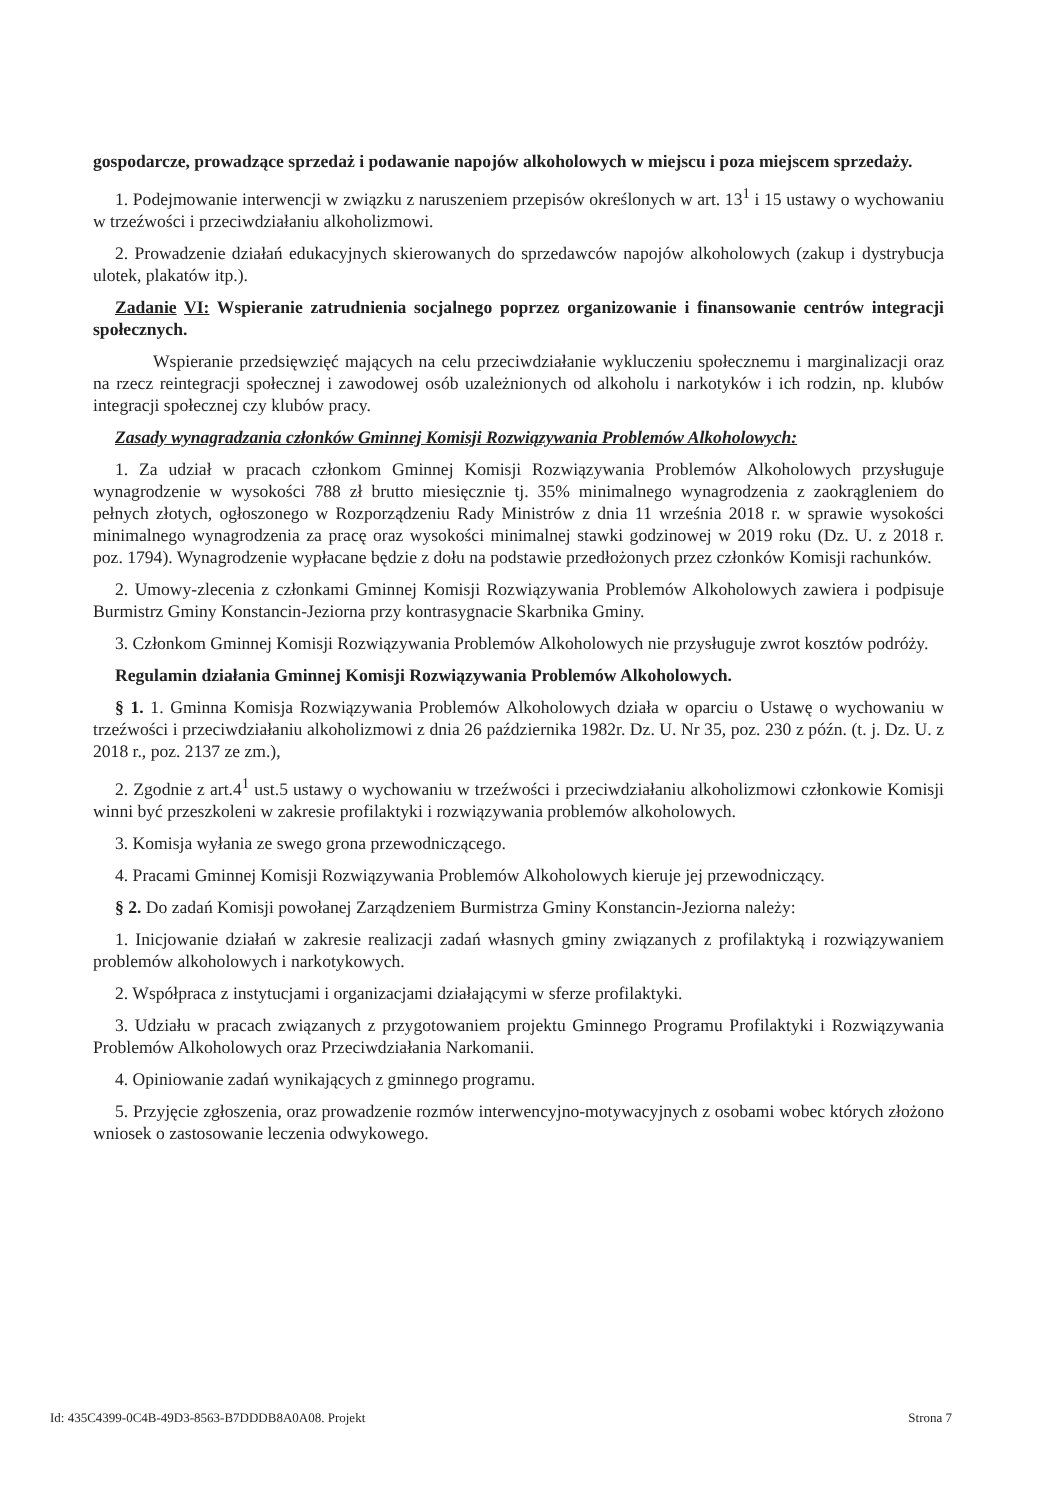gospodarcze, prowadzące sprzedaż i podawanie napojów alkoholowych w miejscu i poza miejscem sprzedaży.
1. Podejmowanie interwencji w związku z naruszeniem przepisów określonych w art. 13<sup>1</sup> i 15 ustawy o wychowaniu w trzeźwości i przeciwdziałaniu alkoholizmowi.
2. Prowadzenie działań edukacyjnych skierowanych do sprzedawców napojów alkoholowych (zakup i dystrybucja ulotek, plakatów itp.).
Zadanie VI: Wspieranie zatrudnienia socjalnego poprzez organizowanie i finansowanie centrów integracji społecznych.
Wspieranie przedsięwzięć mających na celu przeciwdziałanie wykluczeniu społecznemu i marginalizacji oraz na rzecz reintegracji społecznej i zawodowej osób uzależnionych od alkoholu i narkotyków i ich rodzin, np. klubów integracji społecznej czy klubów pracy.
Zasady wynagradzania członków Gminnej Komisji Rozwiązywania Problemów Alkoholowych:
1. Za udział w pracach członkom Gminnej Komisji Rozwiązywania Problemów Alkoholowych przysługuje wynagrodzenie w wysokości 788 zł brutto miesięcznie tj. 35% minimalnego wynagrodzenia z zaokrągleniem do pełnych złotych, ogłoszonego w Rozporządzeniu Rady Ministrów z dnia 11 września 2018 r. w sprawie wysokości minimalnego wynagrodzenia za pracę oraz wysokości minimalnej stawki godzinowej w 2019 roku (Dz. U. z 2018 r. poz. 1794). Wynagrodzenie wypłacane będzie z dołu na podstawie przedłożonych przez członków Komisji rachunków.
2. Umowy-zlecenia z członkami Gminnej Komisji Rozwiązywania Problemów Alkoholowych zawiera i podpisuje Burmistrz Gminy Konstancin-Jeziorna przy kontrasygnacie Skarbnika Gminy.
3. Członkom Gminnej Komisji Rozwiązywania Problemów Alkoholowych nie przysługuje zwrot kosztów podróży.
Regulamin działania Gminnej Komisji Rozwiązywania Problemów Alkoholowych.
§ 1. 1. Gminna Komisja Rozwiązywania Problemów Alkoholowych działa w oparciu o Ustawę o wychowaniu w trzeźwości i przeciwdziałaniu alkoholizmowi z dnia 26 października 1982r. Dz. U. Nr 35, poz. 230 z późn. (t. j. Dz. U. z 2018 r., poz. 2137 ze zm.),
2. Zgodnie z art.4<sup>1</sup> ust.5 ustawy o wychowaniu w trzeźwości i przeciwdziałaniu alkoholizmowi członkowie Komisji winni być przeszkoleni w zakresie profilaktyki i rozwiązywania problemów alkoholowych.
3. Komisja wyłania ze swego grona przewodniczącego.
4. Pracami Gminnej Komisji Rozwiązywania Problemów Alkoholowych kieruje jej przewodniczący.
§ 2. Do zadań Komisji powołanej Zarządzeniem Burmistrza Gminy Konstancin-Jeziorna należy:
1. Inicjowanie działań w zakresie realizacji zadań własnych gminy związanych z profilaktyką i rozwiązywaniem problemów alkoholowych i narkotykowych.
2. Współpraca z instytucjami i organizacjami działającymi w sferze profilaktyki.
3. Udziału w pracach związanych z przygotowaniem projektu Gminnego Programu Profilaktyki i Rozwiązywania Problemów Alkoholowych oraz Przeciwdziałania Narkomanii.
4. Opiniowanie zadań wynikających z gminnego programu.
5. Przyjęcie zgłoszenia, oraz prowadzenie rozmów interwencyjno-motywacyjnych z osobami wobec których złożono wniosek o zastosowanie leczenia odwykowego.
Id: 435C4399-0C4B-49D3-8563-B7DDDB8A0A08. Projekt Strona 7